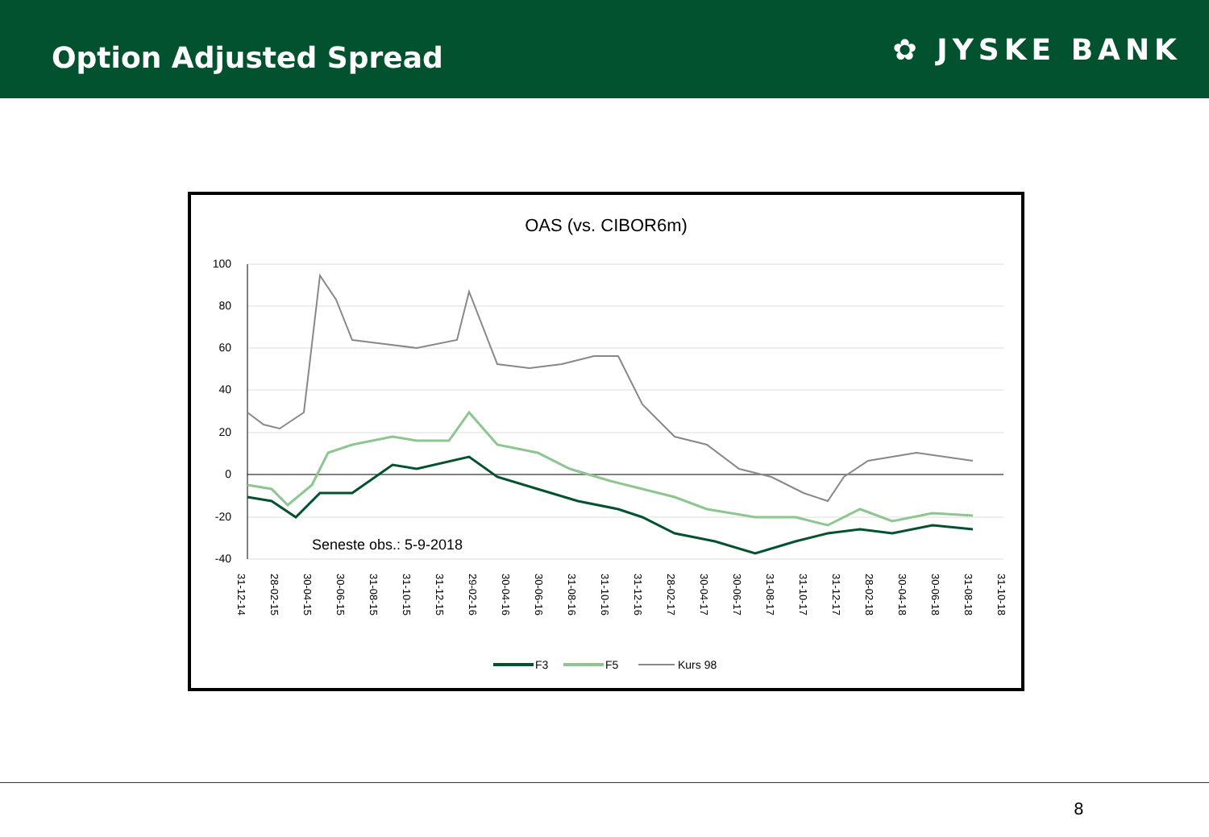Option Adjusted Spread
✿ JYSKE BANK
OAS (vs. CIBOR6m)
100
80
60
40
20
0
-20
-40
Seneste obs.: 5-9-2018
31-12-14
28-02-15
30-04-15
30-06-15
31-08-15
31-10-15
31-12-15
29-02-16
30-04-16
30-06-16
31-08-16
31-10-16
31-12-16
28-02-17
30-04-17
30-06-17
31-08-17
31-10-17
31-12-17
28-02-18
30-04-18
30-06-18
31-08-18
31-10-18
F3
F5
Kurs 98
8